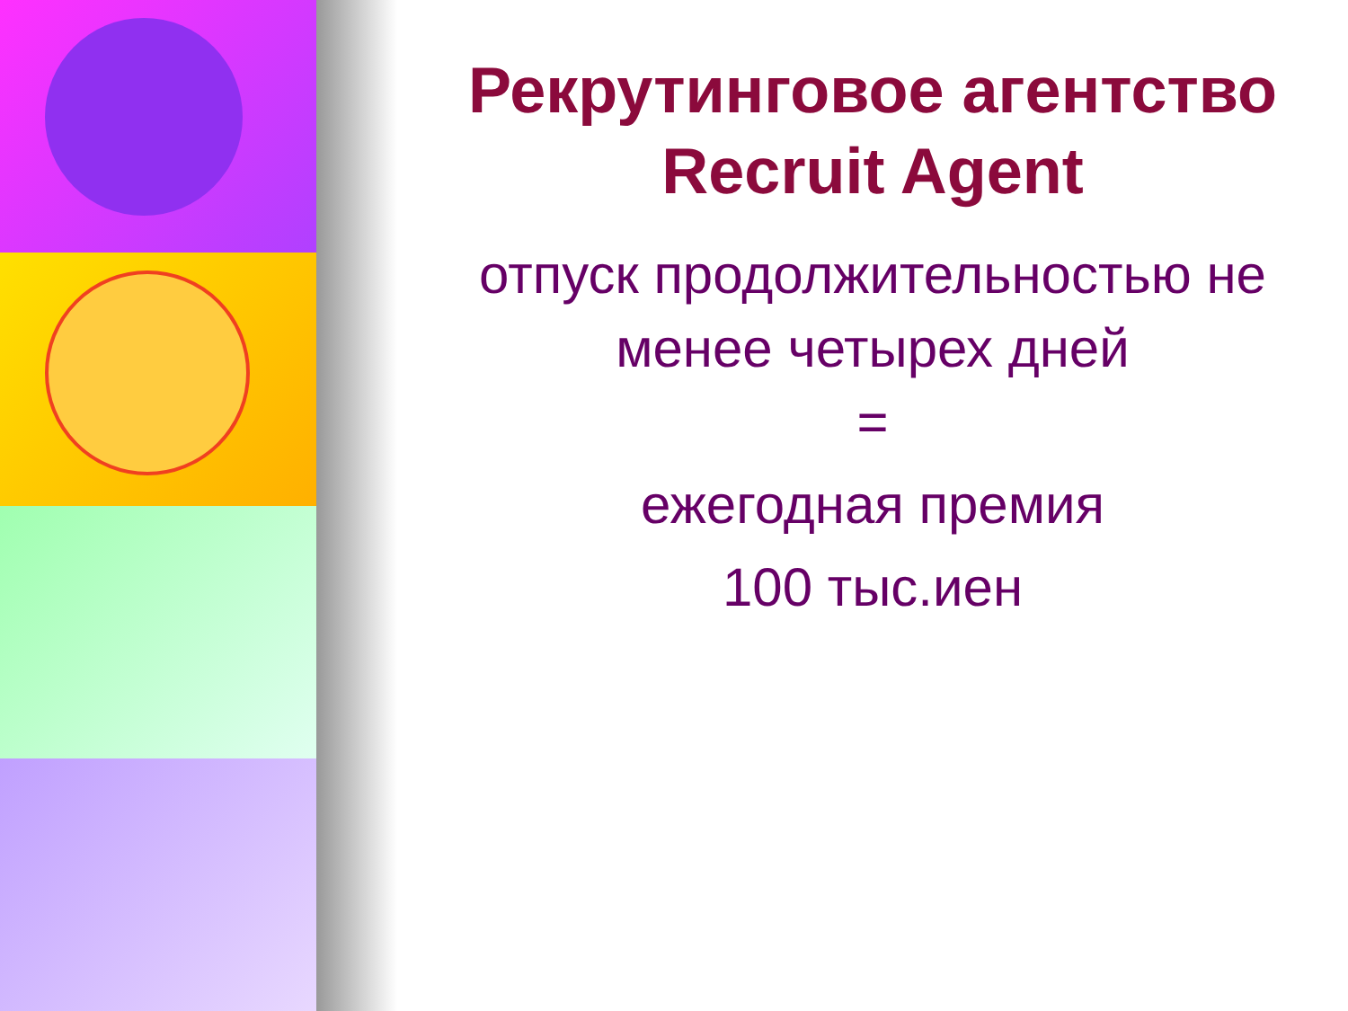Рекрутинговое агентство
Recruit Agent
отпуск продолжительностью не
менее четырех дней
=
ежегодная премия
100 тыс.иен